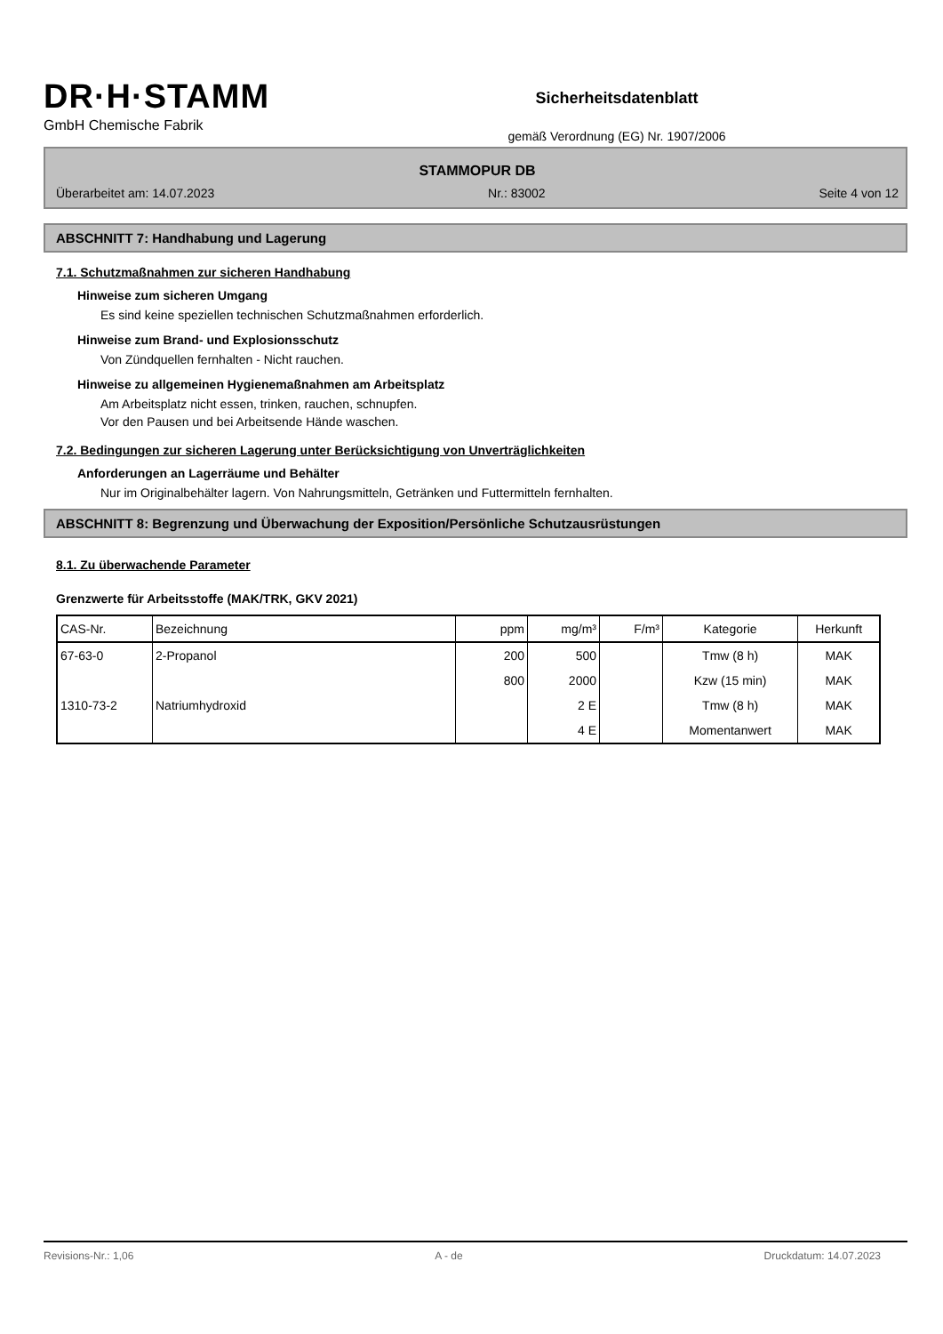DR·H·STAMM
GmbH Chemische Fabrik
Sicherheitsdatenblatt
gemäß Verordnung (EG) Nr. 1907/2006
STAMMOPUR DB
Überarbeitet am: 14.07.2023 Nr.: 83002 Seite 4 von 12
ABSCHNITT 7: Handhabung und Lagerung
7.1. Schutzmaßnahmen zur sicheren Handhabung
Hinweise zum sicheren Umgang
Es sind keine speziellen technischen Schutzmaßnahmen erforderlich.
Hinweise zum Brand- und Explosionsschutz
Von Zündquellen fernhalten - Nicht rauchen.
Hinweise zu allgemeinen Hygienemaßnahmen am Arbeitsplatz
Am Arbeitsplatz nicht essen, trinken, rauchen, schnupfen.
Vor den Pausen und bei Arbeitsende Hände waschen.
7.2. Bedingungen zur sicheren Lagerung unter Berücksichtigung von Unverträglichkeiten
Anforderungen an Lagerräume und Behälter
Nur im Originalbehälter lagern. Von Nahrungsmitteln, Getränken und Futtermitteln fernhalten.
ABSCHNITT 8: Begrenzung und Überwachung der Exposition/Persönliche Schutzausrüstungen
8.1. Zu überwachende Parameter
Grenzwerte für Arbeitsstoffe (MAK/TRK, GKV 2021)
| CAS-Nr. | Bezeichnung | ppm | mg/m³ | F/m³ | Kategorie | Herkunft |
| --- | --- | --- | --- | --- | --- | --- |
| 67-63-0 | 2-Propanol | 200 | 500 | | Tmw (8 h) | MAK |
| | | 800 | 2000 | | Kzw (15 min) | MAK |
| 1310-73-2 | Natriumhydroxid | | 2 E | | Tmw (8 h) | MAK |
| | | | 4 E | | Momentanwert | MAK |
Revisions-Nr.: 1,06 A - de Druckdatum: 14.07.2023